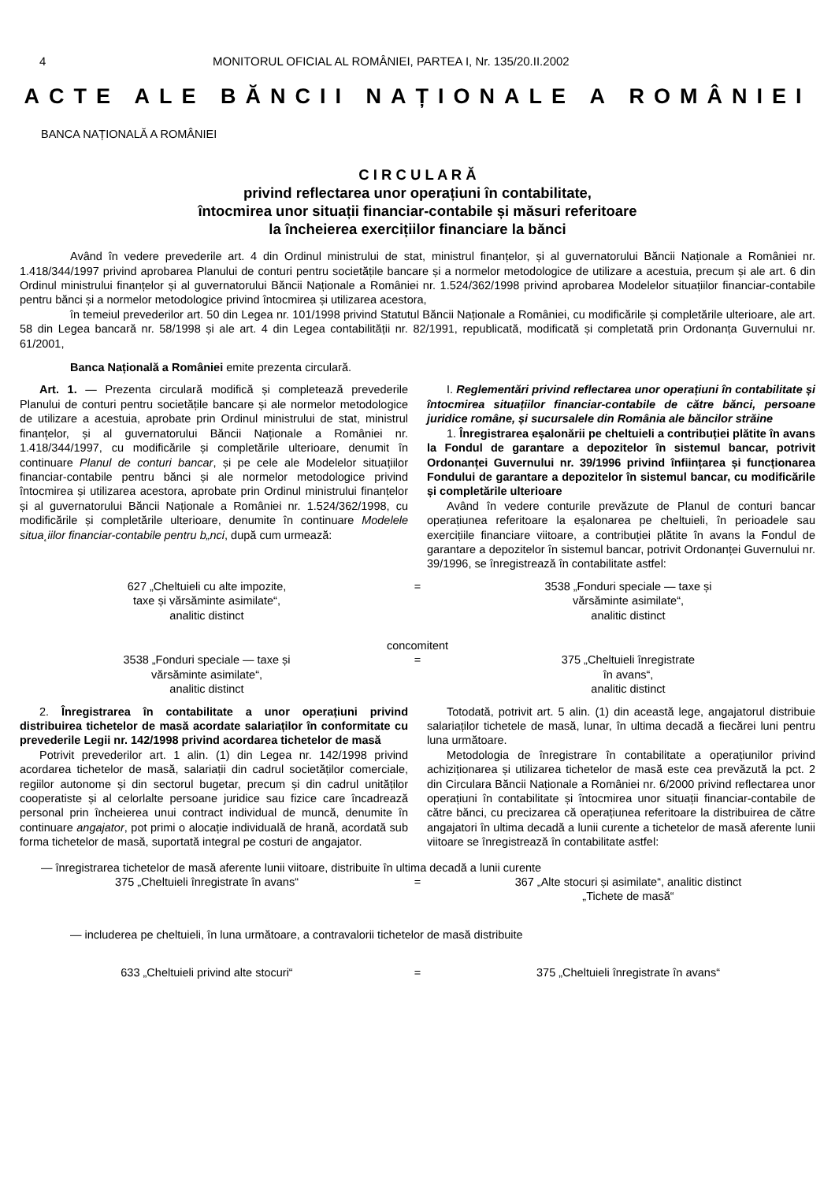4 MONITORUL OFICIAL AL ROMÂNIEI, PARTEA I, Nr. 135/20.II.2002
ACTE ALE BĂNCII NAȚIONALE A ROMÂNIEI
BANCA NAȚIONALĂ A ROMÂNIEI
C I R C U L A R Ă
privind reflectarea unor operațiuni în contabilitate,
întocmirea unor situații financiar-contabile și măsuri referitoare
la încheierea exercițiilor financiare la bănci
Având în vedere prevederile art. 4 din Ordinul ministrului de stat, ministrul finanțelor, și al guvernatorului Băncii Naționale a României nr. 1.418/344/1997 privind aprobarea Planului de conturi pentru societățile bancare și a normelor metodologice de utilizare a acestuia, precum și ale art. 6 din Ordinul ministrului finanțelor și al guvernatorului Băncii Naționale a României nr. 1.524/362/1998 privind aprobarea Modelelor situațiilor financiar-contabile pentru bănci și a normelor metodologice privind întocmirea și utilizarea acestora,
în temeiul prevederilor art. 50 din Legea nr. 101/1998 privind Statutul Băncii Naționale a României, cu modificările și completările ulterioare, ale art. 58 din Legea bancară nr. 58/1998 și ale art. 4 din Legea contabilității nr. 82/1991, republicată, modificată și completată prin Ordonanța Guvernului nr. 61/2001,
Banca Națională a României emite prezenta circulară.
Art. 1. — Prezenta circulară modifică și completează prevederile Planului de conturi pentru societățile bancare și ale normelor metodologice de utilizare a acestuia, aprobate prin Ordinul ministrului de stat, ministrul finanțelor, și al guvernatorului Băncii Naționale a României nr. 1.418/344/1997, cu modificările și completările ulterioare, denumit în continuare Planul de conturi bancar, și pe cele ale Modelelor situațiilor financiar-contabile pentru bănci și ale normelor metodologice privind întocmirea și utilizarea acestora, aprobate prin Ordinul ministrului finanțelor și al guvernatorului Băncii Naționale a României nr. 1.524/362/1998, cu modificările și completările ulterioare, denumite în continuare Modelele situa˛iilor financiar-contabile pentru b„nci, după cum urmează:
I. Reglementări privind reflectarea unor operațiuni în contabilitate și întocmirea situațiilor financiar-contabile de către bănci, persoane juridice române, și sucursalele din România ale băncilor străine
1. Înregistrarea eșalonării pe cheltuieli a contribuției plătite în avans la Fondul de garantare a depozitelor în sistemul bancar, potrivit Ordonanței Guvernului nr. 39/1996 privind înființarea și funcționarea Fondului de garantare a depozitelor în sistemul bancar, cu modificările și completările ulterioare
Având în vedere conturile prevăzute de Planul de conturi bancar operațiunea referitoare la eșalonarea pe cheltuieli, în perioadele sau exercițiile financiare viitoare, a contribuției plătite în avans la Fondul de garantare a depozitelor în sistemul bancar, potrivit Ordonanței Guvernului nr. 39/1996, se înregistrează în contabilitate astfel:
627 „Cheltuieli cu alte impozite,
taxe și vărsăminte asimilate“,
analitic distinct
= 3538 „Fonduri speciale — taxe și
vărsăminte asimilate“,
analitic distinct
concomitent
3538 „Fonduri speciale — taxe și
vărsăminte asimilate“,
analitic distinct
= 375 „Cheltuieli înregistrate
în avans“,
analitic distinct
2. Înregistrarea în contabilitate a unor operațiuni privind distribuirea tichetelor de masă acordate salariaților în conformitate cu prevederile Legii nr. 142/1998 privind acordarea tichetelor de masă
Potrivit prevederilor art. 1 alin. (1) din Legea nr. 142/1998 privind acordarea tichetelor de masă, salariații din cadrul societăților comerciale, regiilor autonome și din sectorul bugetar, precum și din cadrul unităților cooperatiste și al celorlalte persoane juridice sau fizice care încadrează personal prin încheierea unui contract individual de muncă, denumite în continuare angajator, pot primi o alocație individuală de hrană, acordată sub forma tichetelor de masă, suportată integral pe costuri de angajator.
Totodată, potrivit art. 5 alin. (1) din această lege, angajatorul distribuie salariaților tichetele de masă, lunar, în ultima decadă a fiecărei luni pentru luna următoare.
Metodologia de înregistrare în contabilitate a operațiunilor privind achiziționarea și utilizarea tichetelor de masă este cea prevăzută la pct. 2 din Circulara Băncii Naționale a României nr. 6/2000 privind reflectarea unor operațiuni în contabilitate și întocmirea unor situații financiar-contabile de către bănci, cu precizarea că operațiunea referitoare la distribuirea de către angajatori în ultima decadă a lunii curente a tichetelor de masă aferente lunii viitoare se înregistrează în contabilitate astfel:
— înregistrarea tichetelor de masă aferente lunii viitoare, distribuite în ultima decadă a lunii curente
375 „Cheltuieli înregistrate în avans“
= 367 „Alte stocuri și asimilate“, analitic distinct
„Tichete de masă“
— includerea pe cheltuieli, în luna următoare, a contravalorii tichetelor de masă distribuite
633 „Cheltuieli privind alte stocuri“
= 375 „Cheltuieli înregistrate în avans“